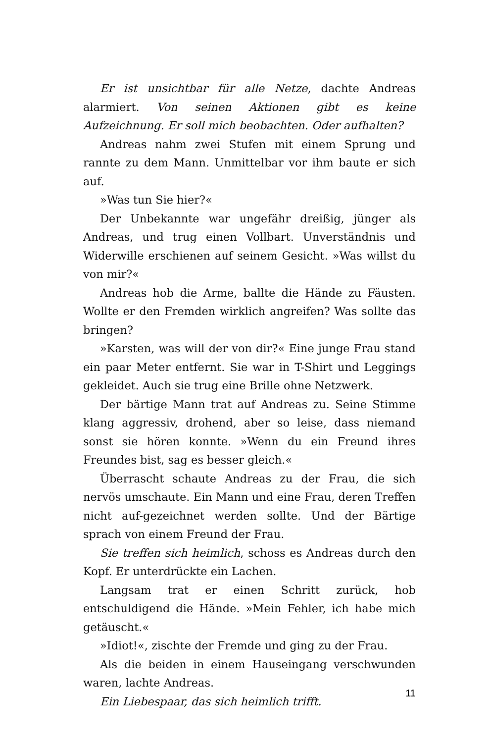Er ist unsichtbar für alle Netze, dachte Andreas alarmiert. Von seinen Aktionen gibt es keine Aufzeichnung. Er soll mich beobachten. Oder aufhalten?
Andreas nahm zwei Stufen mit einem Sprung und rannte zu dem Mann. Unmittelbar vor ihm baute er sich auf.
»Was tun Sie hier?«
Der Unbekannte war ungefähr dreißig, jünger als Andreas, und trug einen Vollbart. Unverständnis und Widerwille erschienen auf seinem Gesicht. »Was willst du von mir?«
Andreas hob die Arme, ballte die Hände zu Fäusten. Wollte er den Fremden wirklich angreifen? Was sollte das bringen?
»Karsten, was will der von dir?« Eine junge Frau stand ein paar Meter entfernt. Sie war in T-Shirt und Leggings gekleidet. Auch sie trug eine Brille ohne Netzwerk.
Der bärtige Mann trat auf Andreas zu. Seine Stimme klang aggressiv, drohend, aber so leise, dass niemand sonst sie hören konnte. »Wenn du ein Freund ihres Freundes bist, sag es besser gleich.«
Überrascht schaute Andreas zu der Frau, die sich nervös umschaute. Ein Mann und eine Frau, deren Treffen nicht auf-gezeichnet werden sollte. Und der Bärtige sprach von einem Freund der Frau.
Sie treffen sich heimlich, schoss es Andreas durch den Kopf. Er unterdrückte ein Lachen.
Langsam trat er einen Schritt zurück, hob entschuldigend die Hände. »Mein Fehler, ich habe mich getäuscht.«
»Idiot!«, zischte der Fremde und ging zu der Frau.
Als die beiden in einem Hauseingang verschwunden waren, lachte Andreas.
Ein Liebespaar, das sich heimlich trifft.
11